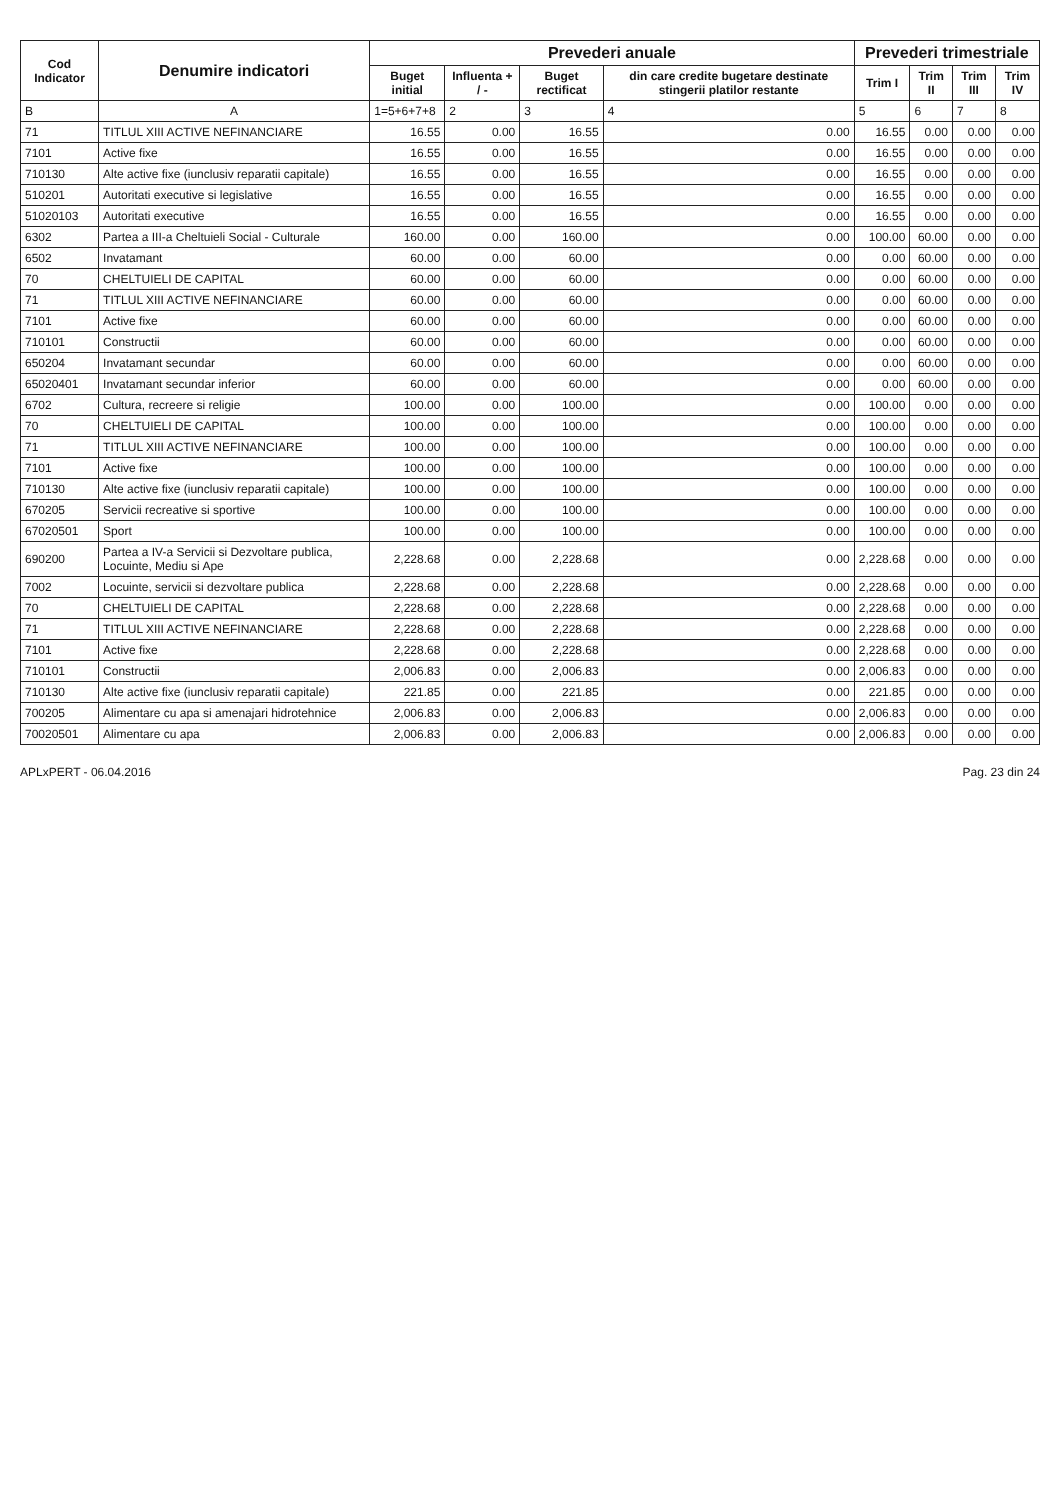| Cod Indicator | Denumire indicatori | Prevederi anuale | | | | Prevederi trimestriale | | | |
| --- | --- | --- | --- | --- | --- | --- | --- | --- | --- |
| | | Buget initial | Influenta + / - | Buget rectificat | din care credite bugetare destinate stingerii platilor restante | Trim I | Trim II | Trim III | Trim IV |
| B | A | 1=5+6+7+8 | 2 | 3 | 4 | 5 | 6 | 7 | 8 |
| 71 | TITLUL XIII ACTIVE NEFINANCIARE | 16.55 | 0.00 | 16.55 | 0.00 | 16.55 | 0.00 | 0.00 | 0.00 |
| 7101 | Active fixe | 16.55 | 0.00 | 16.55 | 0.00 | 16.55 | 0.00 | 0.00 | 0.00 |
| 710130 | Alte active fixe (iunclusiv reparatii capitale) | 16.55 | 0.00 | 16.55 | 0.00 | 16.55 | 0.00 | 0.00 | 0.00 |
| 510201 | Autoritati executive si legislative | 16.55 | 0.00 | 16.55 | 0.00 | 16.55 | 0.00 | 0.00 | 0.00 |
| 51020103 | Autoritati executive | 16.55 | 0.00 | 16.55 | 0.00 | 16.55 | 0.00 | 0.00 | 0.00 |
| 6302 | Partea a III-a Cheltuieli Social - Culturale | 160.00 | 0.00 | 160.00 | 0.00 | 100.00 | 60.00 | 0.00 | 0.00 |
| 6502 | Invatamant | 60.00 | 0.00 | 60.00 | 0.00 | 0.00 | 60.00 | 0.00 | 0.00 |
| 70 | CHELTUIELI DE CAPITAL | 60.00 | 0.00 | 60.00 | 0.00 | 0.00 | 60.00 | 0.00 | 0.00 |
| 71 | TITLUL XIII ACTIVE NEFINANCIARE | 60.00 | 0.00 | 60.00 | 0.00 | 0.00 | 60.00 | 0.00 | 0.00 |
| 7101 | Active fixe | 60.00 | 0.00 | 60.00 | 0.00 | 0.00 | 60.00 | 0.00 | 0.00 |
| 710101 | Constructii | 60.00 | 0.00 | 60.00 | 0.00 | 0.00 | 60.00 | 0.00 | 0.00 |
| 650204 | Invatamant secundar | 60.00 | 0.00 | 60.00 | 0.00 | 0.00 | 60.00 | 0.00 | 0.00 |
| 65020401 | Invatamant secundar inferior | 60.00 | 0.00 | 60.00 | 0.00 | 0.00 | 60.00 | 0.00 | 0.00 |
| 6702 | Cultura, recreere si religie | 100.00 | 0.00 | 100.00 | 0.00 | 100.00 | 0.00 | 0.00 | 0.00 |
| 70 | CHELTUIELI DE CAPITAL | 100.00 | 0.00 | 100.00 | 0.00 | 100.00 | 0.00 | 0.00 | 0.00 |
| 71 | TITLUL XIII ACTIVE NEFINANCIARE | 100.00 | 0.00 | 100.00 | 0.00 | 100.00 | 0.00 | 0.00 | 0.00 |
| 7101 | Active fixe | 100.00 | 0.00 | 100.00 | 0.00 | 100.00 | 0.00 | 0.00 | 0.00 |
| 710130 | Alte active fixe (iunclusiv reparatii capitale) | 100.00 | 0.00 | 100.00 | 0.00 | 100.00 | 0.00 | 0.00 | 0.00 |
| 670205 | Servicii recreative si sportive | 100.00 | 0.00 | 100.00 | 0.00 | 100.00 | 0.00 | 0.00 | 0.00 |
| 67020501 | Sport | 100.00 | 0.00 | 100.00 | 0.00 | 100.00 | 0.00 | 0.00 | 0.00 |
| 690200 | Partea a IV-a Servicii si Dezvoltare publica, Locuinte, Mediu si Ape | 2,228.68 | 0.00 | 2,228.68 | 0.00 | 2,228.68 | 0.00 | 0.00 | 0.00 |
| 7002 | Locuinte, servicii si dezvoltare publica | 2,228.68 | 0.00 | 2,228.68 | 0.00 | 2,228.68 | 0.00 | 0.00 | 0.00 |
| 70 | CHELTUIELI DE CAPITAL | 2,228.68 | 0.00 | 2,228.68 | 0.00 | 2,228.68 | 0.00 | 0.00 | 0.00 |
| 71 | TITLUL XIII ACTIVE NEFINANCIARE | 2,228.68 | 0.00 | 2,228.68 | 0.00 | 2,228.68 | 0.00 | 0.00 | 0.00 |
| 7101 | Active fixe | 2,228.68 | 0.00 | 2,228.68 | 0.00 | 2,228.68 | 0.00 | 0.00 | 0.00 |
| 710101 | Constructii | 2,006.83 | 0.00 | 2,006.83 | 0.00 | 2,006.83 | 0.00 | 0.00 | 0.00 |
| 710130 | Alte active fixe (iunclusiv reparatii capitale) | 221.85 | 0.00 | 221.85 | 0.00 | 221.85 | 0.00 | 0.00 | 0.00 |
| 700205 | Alimentare cu apa si amenajari hidrotehnice | 2,006.83 | 0.00 | 2,006.83 | 0.00 | 2,006.83 | 0.00 | 0.00 | 0.00 |
| 70020501 | Alimentare cu apa | 2,006.83 | 0.00 | 2,006.83 | 0.00 | 2,006.83 | 0.00 | 0.00 | 0.00 |
APLxPERT - 06.04.2016 Pag. 23 din 24